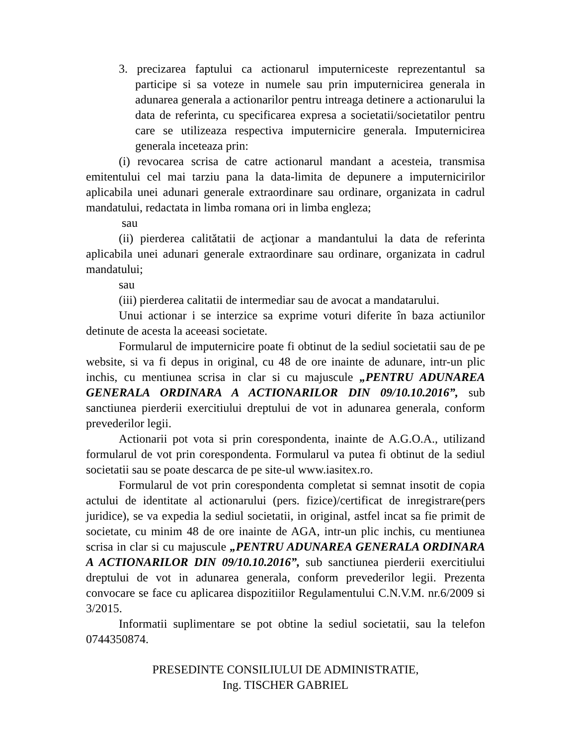3. precizarea faptului ca actionarul imputerniceste reprezentantul sa participe si sa voteze in numele sau prin imputernicirea generala in adunarea generala a actionarilor pentru intreaga detinere a actionarului la data de referinta, cu specificarea expresa a societatii/societatilor pentru care se utilizeaza respectiva imputernicire generala. Imputernicirea generala inceteaza prin:
(i) revocarea scrisa de catre actionarul mandant a acesteia, transmisa emitentului cel mai tarziu pana la data-limita de depunere a imputernicirilor aplicabila unei adunari generale extraordinare sau ordinare, organizata in cadrul mandatului, redactata in limba romana ori in limba engleza;
sau
(ii) pierderea calitătatii de acţionar a mandantului la data de referinta aplicabila unei adunari generale extraordinare sau ordinare, organizata in cadrul mandatului;
sau
(iii) pierderea calitatii de intermediar sau de avocat a mandatarului.
Unui actionar i se interzice sa exprime voturi diferite în baza actiunilor detinute de acesta la aceeasi societate.
Formularul de imputernicire poate fi obtinut de la sediul societatii sau de pe website, si va fi depus in original, cu 48 de ore inainte de adunare, intr-un plic inchis, cu mentiunea scrisa in clar si cu majuscule „PENTRU ADUNAREA GENERALA ORDINARA A ACTIONARILOR DIN 09/10.10.2016”, sub sanctiunea pierderii exercitiului dreptului de vot in adunarea generala, conform prevederilor legii.
Actionarii pot vota si prin corespondenta, inainte de A.G.O.A., utilizand formularul de vot prin corespondenta. Formularul va putea fi obtinut de la sediul societatii sau se poate descarca de pe site-ul www.iasitex.ro.
Formularul de vot prin corespondenta completat si semnat insotit de copia actului de identitate al actionarului (pers. fizice)/certificat de inregistrare(pers juridice), se va expedia la sediul societatii, in original, astfel incat sa fie primit de societate, cu minim 48 de ore inainte de AGA, intr-un plic inchis, cu mentiunea scrisa in clar si cu majuscule „PENTRU ADUNAREA GENERALA ORDINARA A ACTIONARILOR DIN 09/10.10.2016”, sub sanctiunea pierderii exercitiului dreptului de vot in adunarea generala, conform prevederilor legii. Prezenta convocare se face cu aplicarea dispozitiilor Regulamentului C.N.V.M. nr.6/2009 si 3/2015.
Informatii suplimentare se pot obtine la sediul societatii, sau la telefon 0744350874.
PRESEDINTE CONSILIULUI DE ADMINISTRATIE,
Ing. TISCHER GABRIEL